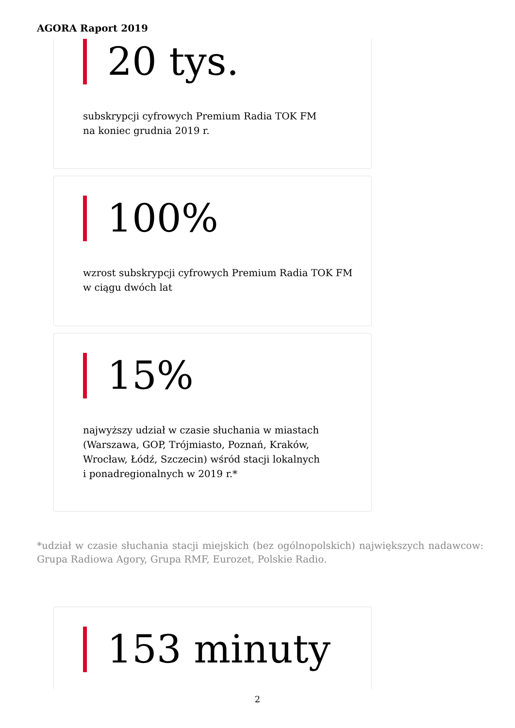AGORA Raport 2019
20 tys.
subskrypcji cyfrowych Premium Radia TOK FM
na koniec grudnia 2019 r.
100%
wzrost subskrypcji cyfrowych Premium Radia TOK FM
w ciągu dwóch lat
15%
najwyższy udział w czasie słuchania w miastach
(Warszawa, GOP, Trójmiasto, Poznań, Kraków,
Wrocław, Łódź, Szczecin) wśród stacji lokalnych
i ponadregionalnych w 2019 r.*
*udział w czasie słuchania stacji miejskich (bez ogólnopolskich) największych nadawcow: Grupa Radiowa Agory, Grupa RMF, Eurozet, Polskie Radio.
153 minuty
2